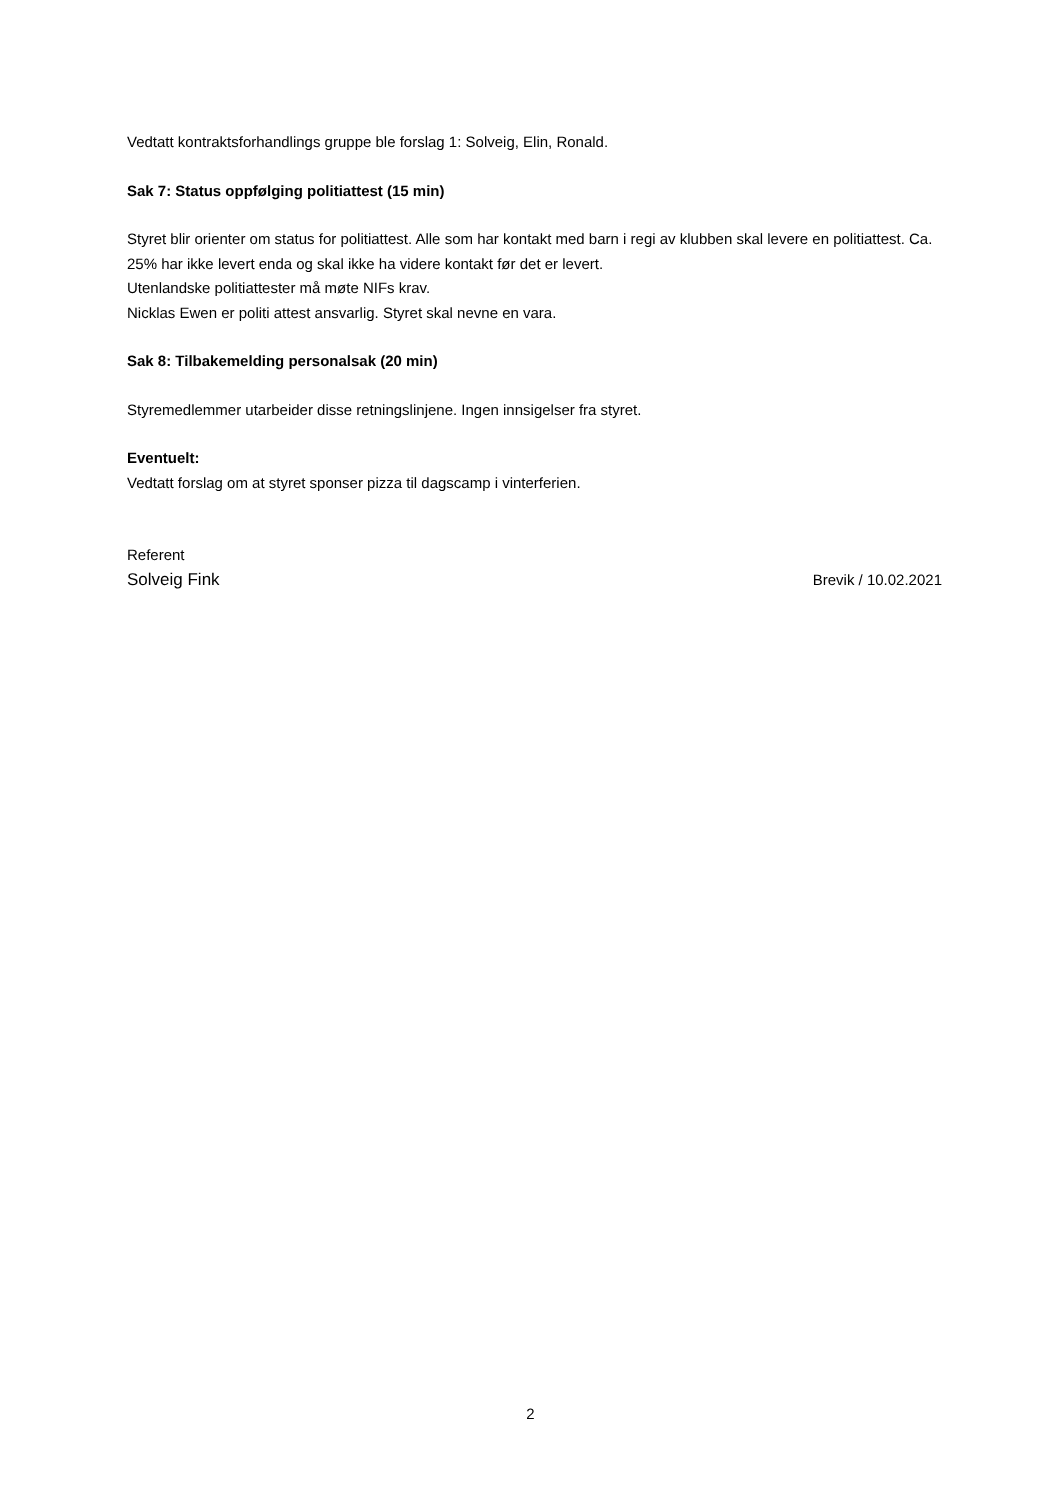Vedtatt kontraktsforhandlings gruppe ble forslag 1: Solveig, Elin, Ronald.
Sak 7: Status oppfølging politiattest (15 min)
Styret blir orienter om status for politiattest. Alle som har kontakt med barn i regi av klubben skal levere en politiattest. Ca. 25% har ikke levert enda og skal ikke ha videre kontakt før det er levert.
Utenlandske politiattester må møte NIFs krav.
Nicklas Ewen er politi attest ansvarlig. Styret skal nevne en vara.
Sak 8: Tilbakemelding personalsak (20 min)
Styremedlemmer utarbeider disse retningslinjene. Ingen innsigelser fra styret.
Eventuelt:
Vedtatt forslag om at styret sponser pizza til dagscamp i vinterferien.
Referent
Solveig Fink Brevik / 10.02.2021
2